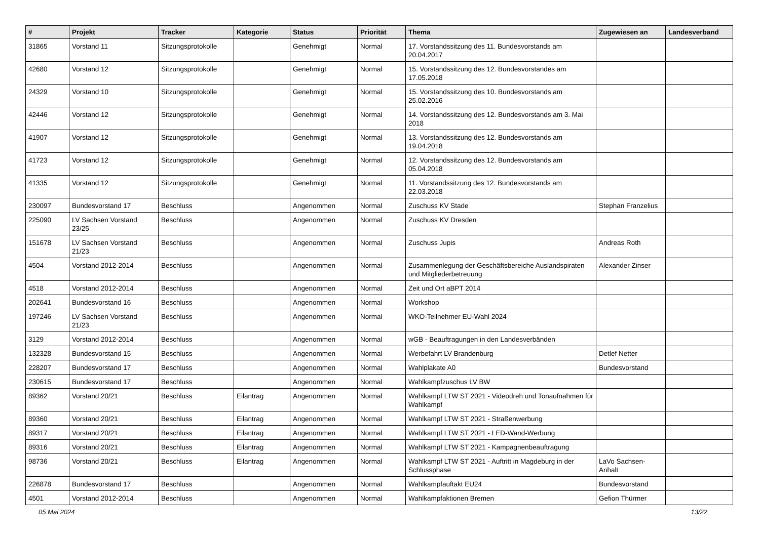| # | Projekt | Tracker | Kategorie | Status | Priorität | Thema | Zugewiesen an | Landesverband |
| --- | --- | --- | --- | --- | --- | --- | --- | --- |
| 31865 | Vorstand 11 | Sitzungsprotokolle | | Genehmigt | Normal | 17. Vorstandssitzung des 11. Bundesvorstands am 20.04.2017 | | |
| 42680 | Vorstand 12 | Sitzungsprotokolle | | Genehmigt | Normal | 15. Vorstandssitzung des 12. Bundesvorstandes am 17.05.2018 | | |
| 24329 | Vorstand 10 | Sitzungsprotokolle | | Genehmigt | Normal | 15. Vorstandssitzung des 10. Bundesvorstands am 25.02.2016 | | |
| 42446 | Vorstand 12 | Sitzungsprotokolle | | Genehmigt | Normal | 14. Vorstandssitzung des 12. Bundesvorstands am 3. Mai 2018 | | |
| 41907 | Vorstand 12 | Sitzungsprotokolle | | Genehmigt | Normal | 13. Vorstandssitzung des 12. Bundesvorstands am 19.04.2018 | | |
| 41723 | Vorstand 12 | Sitzungsprotokolle | | Genehmigt | Normal | 12. Vorstandssitzung des 12. Bundesvorstands am 05.04.2018 | | |
| 41335 | Vorstand 12 | Sitzungsprotokolle | | Genehmigt | Normal | 11. Vorstandssitzung des 12. Bundesvorstands am 22.03.2018 | | |
| 230097 | Bundesvorstand 17 | Beschluss | | Angenommen | Normal | Zuschuss KV Stade | Stephan Franzelius | |
| 225090 | LV Sachsen Vorstand 23/25 | Beschluss | | Angenommen | Normal | Zuschuss KV Dresden | | |
| 151678 | LV Sachsen Vorstand 21/23 | Beschluss | | Angenommen | Normal | Zuschuss Jupis | Andreas Roth | |
| 4504 | Vorstand 2012-2014 | Beschluss | | Angenommen | Normal | Zusammenlegung der Geschäftsbereiche Auslandspiraten und Mitgliederbetreuung | Alexander Zinser | |
| 4518 | Vorstand 2012-2014 | Beschluss | | Angenommen | Normal | Zeit und Ort aBPT 2014 | | |
| 202641 | Bundesvorstand 16 | Beschluss | | Angenommen | Normal | Workshop | | |
| 197246 | LV Sachsen Vorstand 21/23 | Beschluss | | Angenommen | Normal | WKO-Teilnehmer EU-Wahl 2024 | | |
| 3129 | Vorstand 2012-2014 | Beschluss | | Angenommen | Normal | wGB - Beauftragungen in den Landesverbänden | | |
| 132328 | Bundesvorstand 15 | Beschluss | | Angenommen | Normal | Werbefahrt LV Brandenburg | Detlef Netter | |
| 228207 | Bundesvorstand 17 | Beschluss | | Angenommen | Normal | Wahlplakate A0 | Bundesvorstand | |
| 230615 | Bundesvorstand 17 | Beschluss | | Angenommen | Normal | Wahlkampfzuschus LV BW | | |
| 89362 | Vorstand 20/21 | Beschluss | Eilantrag | Angenommen | Normal | Wahlkampf LTW ST 2021 - Videodreh und Tonaufnahmen für Wahlkampf | | |
| 89360 | Vorstand 20/21 | Beschluss | Eilantrag | Angenommen | Normal | Wahlkampf LTW ST 2021 - Straßenwerbung | | |
| 89317 | Vorstand 20/21 | Beschluss | Eilantrag | Angenommen | Normal | Wahlkampf LTW ST 2021 - LED-Wand-Werbung | | |
| 89316 | Vorstand 20/21 | Beschluss | Eilantrag | Angenommen | Normal | Wahlkampf LTW ST 2021 - Kampagnenbeauftragung | | |
| 98736 | Vorstand 20/21 | Beschluss | Eilantrag | Angenommen | Normal | Wahlkampf LTW ST 2021 - Auftritt in Magdeburg in der Schlussphase | LaVo Sachsen-Anhalt | |
| 226878 | Bundesvorstand 17 | Beschluss | | Angenommen | Normal | Wahlkampfauftakt EU24 | Bundesvorstand | |
| 4501 | Vorstand 2012-2014 | Beschluss | | Angenommen | Normal | Wahlkampfaktionen Bremen | Gefion Thürmer | |
05 Mai 2024 13/22